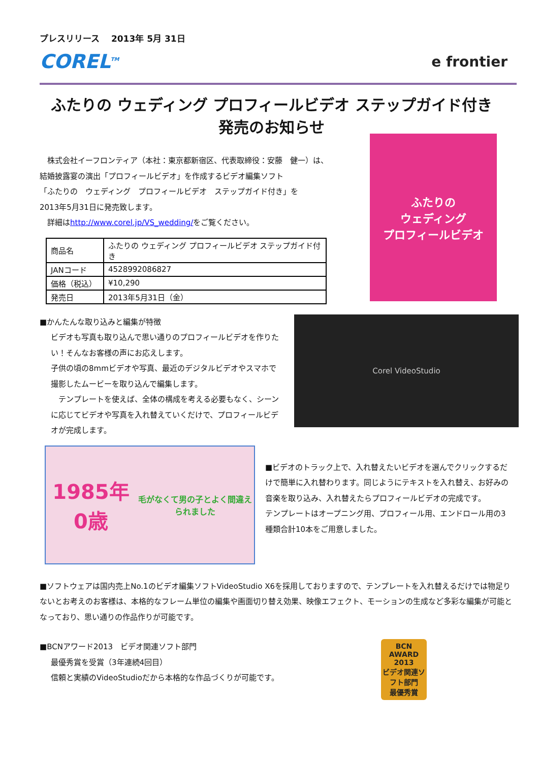プレスリリース　 2013年 5月 31日
COREL<sup>TM</sup>
e frontier
ふたりの ウェディング プロフィールビデオ ステップガイド付き
発売のお知らせ
　株式会社イーフロンティア（本社：東京都新宿区、代表取締役：安藤　健一）は、
結婚披露宴の演出「プロフィールビデオ」を作成するビデオ編集ソフト
「ふたりの　ウェディング　プロフィールビデオ　ステップガイド付き」を
2013年5月31日に発売致します。
　詳細はhttp://www.corel.jp/VS_wedding/をご覧ください。
| 商品名 | ふたりの ウェディング プロフィールビデオ ステップガイド付き |
| JANコード | 4528992086827 |
| 価格（税込） | ¥10,290 |
| 発売日 | 2013年5月31日（金） |
ふたりの
ウェディング
プロフィールビデオ
■かんたんな取り込みと編集が特徴
ビデオも写真も取り込んで思い通りのプロフィールビデオを作りたい！そんなお客様の声にお応えします。
子供の頃の8mmビデオや写真、最近のデジタルビデオやスマホで撮影したムービーを取り込んで編集します。
　テンプレートを使えば、全体の構成を考える必要もなく、シーンに応じてビデオや写真を入れ替えていくだけで、プロフィールビデオが完成します。
Corel VideoStudio
1985年 0歳
毛がなくて男の子とよく間違えられました
■ビデオのトラック上で、入れ替えたいビデオを選んでクリックするだけで簡単に入れ替わります。同じようにテキストを入れ替え、お好みの音楽を取り込み、入れ替えたらプロフィールビデオの完成です。
テンプレートはオープニング用、プロフィール用、エンドロール用の3種類合計10本をご用意しました。
■ソフトウェアは国内売上No.1のビデオ編集ソフトVideoStudio X6を採用しておりますので、テンプレートを入れ替えるだけでは物足りないとお考えのお客様は、本格的なフレーム単位の編集や画面切り替え効果、映像エフェクト、モーションの生成など多彩な編集が可能となっており、思い通りの作品作りが可能です。
■BCNアワード2013　ビデオ関連ソフト部門
最優秀賞を受賞（3年連続4回目）
信頼と実績のVideoStudioだから本格的な作品づくりが可能です。
BCN
AWARD
2013
ビデオ関連ソフト部門
最優秀賞